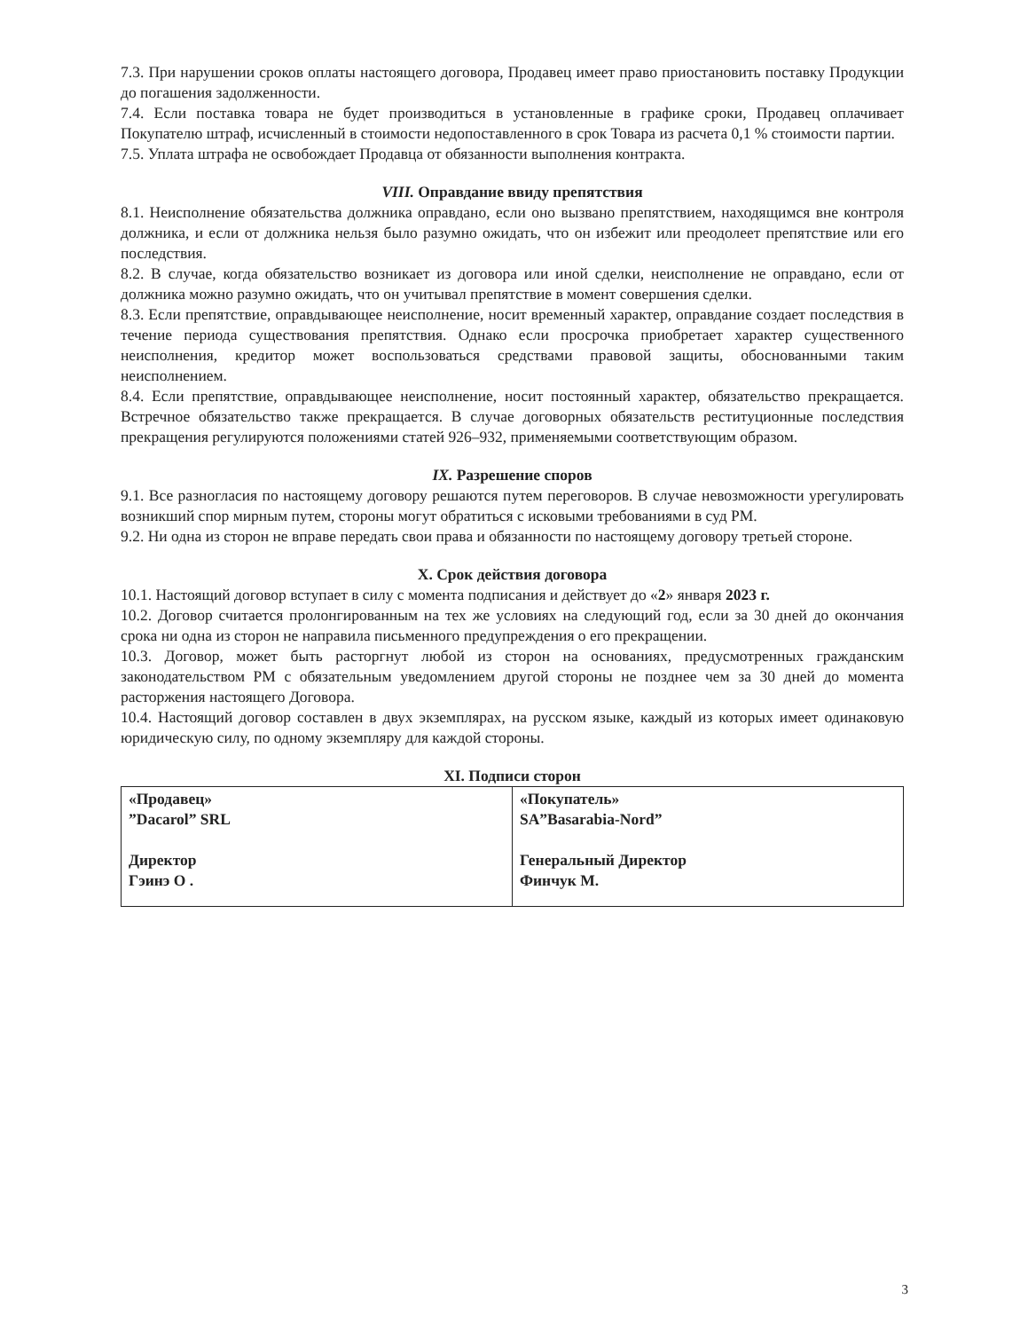7.3. При нарушении сроков оплаты настоящего договора, Продавец имеет право приостановить поставку Продукции до погашения задолженности.
7.4. Если поставка товара не будет производиться в установленные в графике сроки, Продавец оплачивает Покупателю штраф, исчисленный в стоимости недопоставленного в срок Товара из расчета 0,1 % стоимости партии.
7.5. Уплата штрафа не освобождает Продавца от обязанности выполнения контракта.
VIII. Оправдание ввиду препятствия
8.1. Неисполнение обязательства должника оправдано, если оно вызвано препятствием, находящимся вне контроля должника, и если от должника нельзя было разумно ожидать, что он избежит или преодолеет препятствие или его последствия.
8.2. В случае, когда обязательство возникает из договора или иной сделки, неисполнение не оправдано, если от должника можно разумно ожидать, что он учитывал препятствие в момент совершения сделки.
8.3. Если препятствие, оправдывающее неисполнение, носит временный характер, оправдание создает последствия в течение периода существования препятствия. Однако если просрочка приобретает характер существенного неисполнения, кредитор может воспользоваться средствами правовой защиты, обоснованными таким неисполнением.
8.4. Если препятствие, оправдывающее неисполнение, носит постоянный характер, обязательство прекращается. Встречное обязательство также прекращается. В случае договорных обязательств реституционные последствия прекращения регулируются положениями статей 926–932, применяемыми соответствующим образом.
IX. Разрешение споров
9.1. Все разногласия по настоящему договору решаются путем переговоров. В случае невозможности урегулировать возникший спор мирным путем, стороны могут обратиться с исковыми требованиями в суд РМ.
9.2. Ни одна из сторон не вправе передать свои права и обязанности по настоящему договору третьей стороне.
X. Срок действия договора
10.1. Настоящий договор вступает в силу с момента подписания и действует до «2» января 2023 г.
10.2. Договор считается пролонгированным на тех же условиях на следующий год, если за 30 дней до окончания срока ни одна из сторон не направила письменного предупреждения о его прекращении.
10.3. Договор, может быть расторгнут любой из сторон на основаниях, предусмотренных гражданским законодательством РМ с обязательным уведомлением другой стороны не позднее чем за 30 дней до момента расторжения настоящего Договора.
10.4. Настоящий договор составлен в двух экземплярах, на русском языке, каждый из которых имеет одинаковую юридическую силу, по одному экземпляру для каждой стороны.
XI. Подписи сторон
| «Продавец» ”Dacarol” SRL Директор Гэинэ О . | «Покупатель» SA”Basarabia-Nord” Генеральный Директор Финчук М. |
3